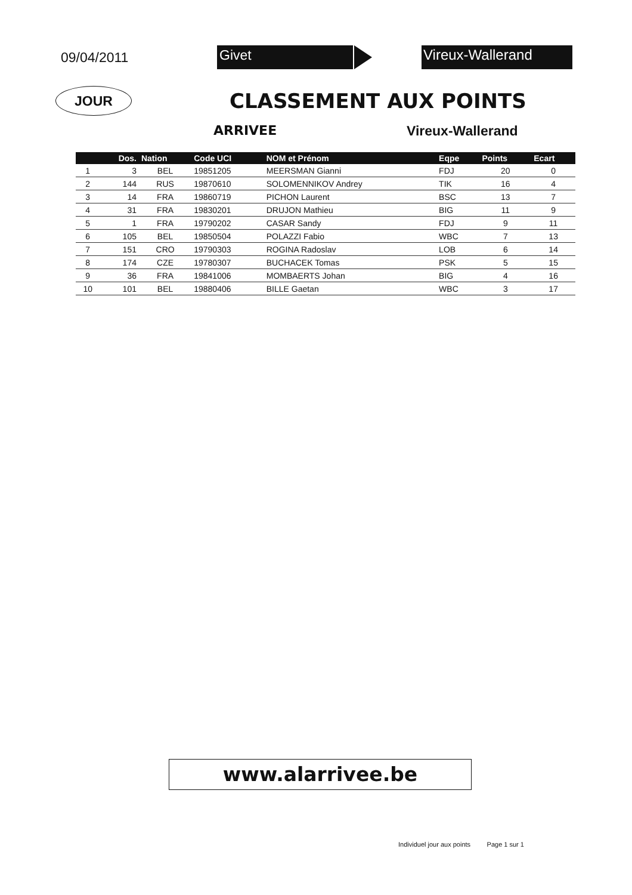09/04/2011
Givet Vireux-Wallerand
JOUR
CLASSEMENT AUX POINTS
ARRIVEE Vireux-Wallerand
| | Dos. | Nation | Code UCI | NOM et Prénom | Eqpe | Points | Ecart |
| --- | --- | --- | --- | --- | --- | --- | --- |
| 1 | 3 | BEL | 19851205 | MEERSMAN Gianni | FDJ | 20 | 0 |
| 2 | 144 | RUS | 19870610 | SOLOMENNIKOV Andrey | TIK | 16 | 4 |
| 3 | 14 | FRA | 19860719 | PICHON Laurent | BSC | 13 | 7 |
| 4 | 31 | FRA | 19830201 | DRUJON Mathieu | BIG | 11 | 9 |
| 5 | 1 | FRA | 19790202 | CASAR Sandy | FDJ | 9 | 11 |
| 6 | 105 | BEL | 19850504 | POLAZZI Fabio | WBC | 7 | 13 |
| 7 | 151 | CRO | 19790303 | ROGINA Radoslav | LOB | 6 | 14 |
| 8 | 174 | CZE | 19780307 | BUCHACEK Tomas | PSK | 5 | 15 |
| 9 | 36 | FRA | 19841006 | MOMBAERTS Johan | BIG | 4 | 16 |
| 10 | 101 | BEL | 19880406 | BILLE Gaetan | WBC | 3 | 17 |
www.alarrivee.be
Individuel jour aux points Page 1 sur 1